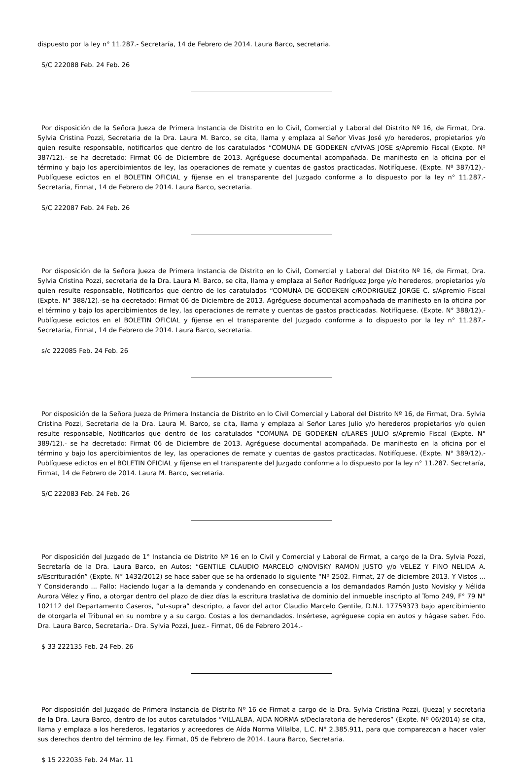dispuesto por la ley n° 11.287.- Secretaría, 14 de Febrero de 2014. Laura Barco, secretaria.
S/C 222088 Feb. 24 Feb. 26
Por disposición de la Señora Jueza de Primera Instancia de Distrito en lo Civil, Comercial y Laboral del Distrito Nº 16, de Firmat, Dra. Sylvia Cristina Pozzi, Secretaria de la Dra. Laura M. Barco, se cita, llama y emplaza al Señor Vivas José y/o herederos, propietarios y/o quien resulte responsable, notificarlos que dentro de los caratulados “COMUNA DE GODEKEN c/VIVAS JOSE s/Apremio Fiscal (Expte. Nº 387/12).- se ha decretado: Firmat 06 de Diciembre de 2013. Agréguese documental acompañada. De manifiesto en la oficina por el término y bajo los apercibimientos de ley, las operaciones de remate y cuentas de gastos practicadas. Notifíquese. (Expte. Nº 387/12).- Publíquese edictos en el BOLETIN OFICIAL y fíjense en el transparente del Juzgado conforme a lo dispuesto por la ley n° 11.287.- Secretaria, Firmat, 14 de Febrero de 2014. Laura Barco, secretaria.
S/C 222087 Feb. 24 Feb. 26
Por disposición de la Señora Jueza de Primera Instancia de Distrito en lo Civil, Comercial y Laboral del Distrito Nº 16, de Firmat, Dra. Sylvia Cristina Pozzi, secretaria de la Dra. Laura M. Barco, se cita, llama y emplaza al Señor Rodríguez Jorge y/o herederos, propietarios y/o quien resulte responsable, Notificarlos que dentro de los caratulados “COMUNA DE GODEKEN c/RODRIGUEZ JORGE C. s/Apremio Fiscal (Expte. N° 388/12).-se ha decretado: Firmat 06 de Diciembre de 2013. Agréguese documental acompañada de manifiesto en la oficina por el término y bajo los apercibimientos de ley, las operaciones de remate y cuentas de gastos practicadas. Notifíquese. (Expte. N° 388/12).- Publíquese edictos en el BOLETIN OFICIAL y fíjense en el transparente del Juzgado conforme a lo dispuesto por la ley n° 11.287.- Secretaria, Firmat, 14 de Febrero de 2014. Laura Barco, secretaria.
s/c 222085 Feb. 24 Feb. 26
Por disposición de la Señora Jueza de Primera Instancia de Distrito en lo Civil Comercial y Laboral del Distrito Nº 16, de Firmat, Dra. Sylvia Cristina Pozzi, Secretaria de la Dra. Laura M. Barco, se cita, llama y emplaza al Señor Lares Julio y/o herederos propietarios y/o quien resulte responsable, Notificarlos que dentro de los caratulados “COMUNA DE GODEKEN c/LARES JULIO s/Apremio Fiscal (Expte. N° 389/12).- se ha decretado: Firmat 06 de Diciembre de 2013. Agréguese documental acompañada. De manifiesto en la oficina por el término y bajo los apercibimientos de ley, las operaciones de remate y cuentas de gastos practicadas. Notifíquese. (Expte. N° 389/12).- Publíquese edictos en el BOLETIN OFICIAL y fíjense en el transparente del Juzgado conforme a lo dispuesto por la ley n° 11.287. Secretaría, Firmat, 14 de Febrero de 2014. Laura M. Barco, secretaria.
S/C 222083 Feb. 24 Feb. 26
Por disposición del Juzgado de 1° Instancia de Distrito Nº 16 en lo Civil y Comercial y Laboral de Firmat, a cargo de la Dra. Sylvia Pozzi, Secretaría de la Dra. Laura Barco, en Autos: “GENTILE CLAUDIO MARCELO c/NOVISKY RAMON JUSTO y/o VELEZ Y FINO NELIDA A. s/Escrituración” (Expte. N° 1432/2012) se hace saber que se ha ordenado lo siguiente “Nº 2502. Firmat, 27 de diciembre 2013. Y Vistos ... Y Considerando ... Fallo: Haciendo lugar a la demanda y condenando en consecuencia a los demandados Ramón Justo Novisky y Nélida Aurora Vélez y Fino, a otorgar dentro del plazo de diez días la escritura traslativa de dominio del inmueble inscripto al Tomo 249, F° 79 N° 102112 del Departamento Caseros, “ut-supra” descripto, a favor del actor Claudio Marcelo Gentile, D.N.I. 17759373 bajo apercibimiento de otorgarla el Tribunal en su nombre y a su cargo. Costas a los demandados. Insértese, agréguese copia en autos y hágase saber. Fdo. Dra. Laura Barco, Secretaria.- Dra. Sylvia Pozzi, Juez.- Firmat, 06 de Febrero 2014.-
$ 33 222135 Feb. 24 Feb. 26
Por disposición del Juzgado de Primera Instancia de Distrito Nº 16 de Firmat a cargo de la Dra. Sylvia Cristina Pozzi, (Jueza) y secretaria de la Dra. Laura Barco, dentro de los autos caratulados “VILLALBA, AIDA NORMA s/Declaratoria de herederos” (Expte. Nº 06/2014) se cita, llama y emplaza a los herederos, legatarios y acreedores de Aída Norma Villalba, L.C. N° 2.385.911, para que comparezcan a hacer valer sus derechos dentro del término de ley. Firmat, 05 de Febrero de 2014. Laura Barco, Secretaria.
$ 15 222035 Feb. 24 Mar. 11